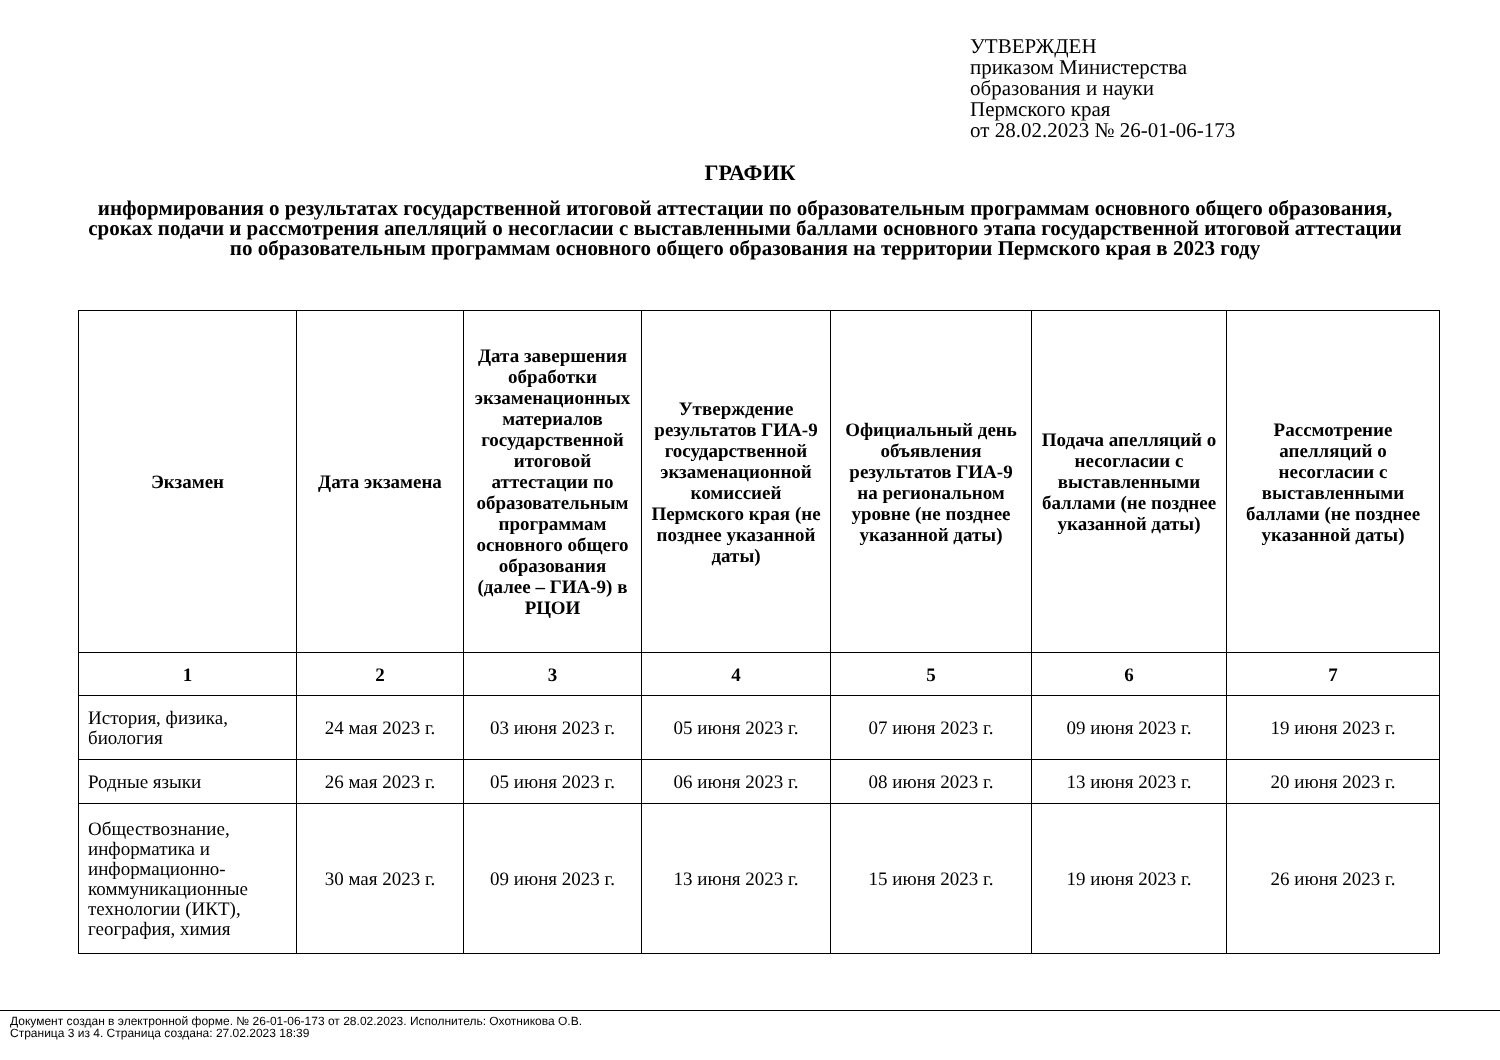УТВЕРЖДЕН
приказом Министерства
образования и науки
Пермского края
от 28.02.2023 № 26-01-06-173
ГРАФИК
информирования о результатах государственной итоговой аттестации по образовательным программам основного общего образования, сроках подачи и рассмотрения апелляций о несогласии с выставленными баллами основного этапа государственной итоговой аттестации по образовательным программам основного общего образования на территории Пермского края в 2023 году
| Экзамен | Дата экзамена | Дата завершения обработки экзаменационных материалов государственной итоговой аттестации по образовательным программам основного общего образования (далее – ГИА-9) в РЦОИ | Утверждение результатов ГИА-9 государственной экзаменационной комиссией Пермского края (не позднее указанной даты) | Официальный день объявления результатов ГИА-9 на региональном уровне (не позднее указанной даты) | Подача апелляций о несогласии с выставленными баллами (не позднее указанной даты) | Рассмотрение апелляций о несогласии с выставленными баллами (не позднее указанной даты) |
| --- | --- | --- | --- | --- | --- | --- |
| 1 | 2 | 3 | 4 | 5 | 6 | 7 |
| История, физика, биология | 24 мая 2023 г. | 03 июня 2023 г. | 05 июня 2023 г. | 07 июня 2023 г. | 09 июня 2023 г. | 19 июня 2023 г. |
| Родные языки | 26 мая 2023 г. | 05 июня 2023 г. | 06 июня 2023 г. | 08 июня 2023 г. | 13 июня 2023 г. | 20 июня 2023 г. |
| Обществознание, информатика и информационно-коммуникационные технологии (ИКТ), география, химия | 30 мая 2023 г. | 09 июня 2023 г. | 13 июня 2023 г. | 15 июня 2023 г. | 19 июня 2023 г. | 26 июня 2023 г. |
Документ создан в электронной форме. № 26-01-06-173 от 28.02.2023. Исполнитель: Охотникова О.В.
Страница 3 из 4. Страница создана: 27.02.2023 18:39